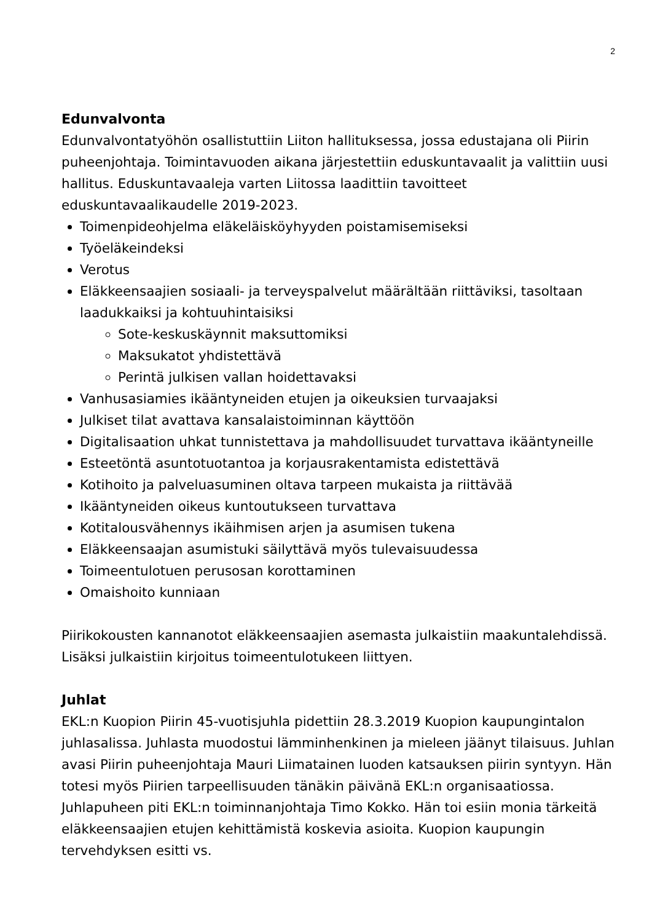2
Edunvalvonta
Edunvalvontatyöhön osallistuttiin Liiton hallituksessa, jossa edustajana oli Piirin puheenjohtaja. Toimintavuoden aikana järjestettiin eduskuntavaalit ja valittiin uusi hallitus. Eduskuntavaaleja varten Liitossa laadittiin tavoitteet eduskuntavaalikaudelle 2019-2023.
Toimenpideohjelma eläkeläisköyhyyden poistamisemiseksi
Työeläkeindeksi
Verotus
Eläkkeensaajien sosiaali- ja terveyspalvelut määrältään riittäviksi, tasoltaan laadukkaiksi ja kohtuuhintaisiksi
Sote-keskuskäynnit maksuttomiksi
Maksukatot yhdistettävä
Perintä julkisen vallan hoidettavaksi
Vanhusasiamies ikääntyneiden etujen ja oikeuksien turvaajaksi
Julkiset tilat avattava kansalaistoiminnan käyttöön
Digitalisaation uhkat tunnistettava ja mahdollisuudet turvattava ikääntyneille
Esteetöntä asuntotuotantoa ja korjausrakentamista edistettävä
Kotihoito ja palveluasuminen oltava tarpeen mukaista ja riittävää
Ikääntyneiden oikeus kuntoutukseen turvattava
Kotitalousvähennys ikäihmisen arjen ja asumisen tukena
Eläkkeensaajan asumistuki säilyttävä myös tulevaisuudessa
Toimeentulotuen perusosan korottaminen
Omaishoito kunniaan
Piirikokousten kannanotot eläkkeensaajien asemasta julkaistiin maakuntalehdissä. Lisäksi julkaistiin kirjoitus toimeentulotukeen liittyen.
Juhlat
EKL:n Kuopion Piirin 45-vuotisjuhla pidettiin 28.3.2019 Kuopion kaupungintalon juhlasalissa. Juhlasta muodostui lämminhenkinen ja mieleen jäänyt tilaisuus. Juhlan avasi Piirin puheenjohtaja Mauri Liimatainen luoden katsauksen piirin syntyyn. Hän totesi myös Piirien tarpeellisuuden tänäkin päivänä EKL:n organisaatiossa. Juhlapuheen piti EKL:n toiminnanjohtaja Timo Kokko. Hän toi esiin monia tärkeitä eläkkeensaajien etujen kehittämistä koskevia asioita. Kuopion kaupungin tervehdyksen esitti vs.